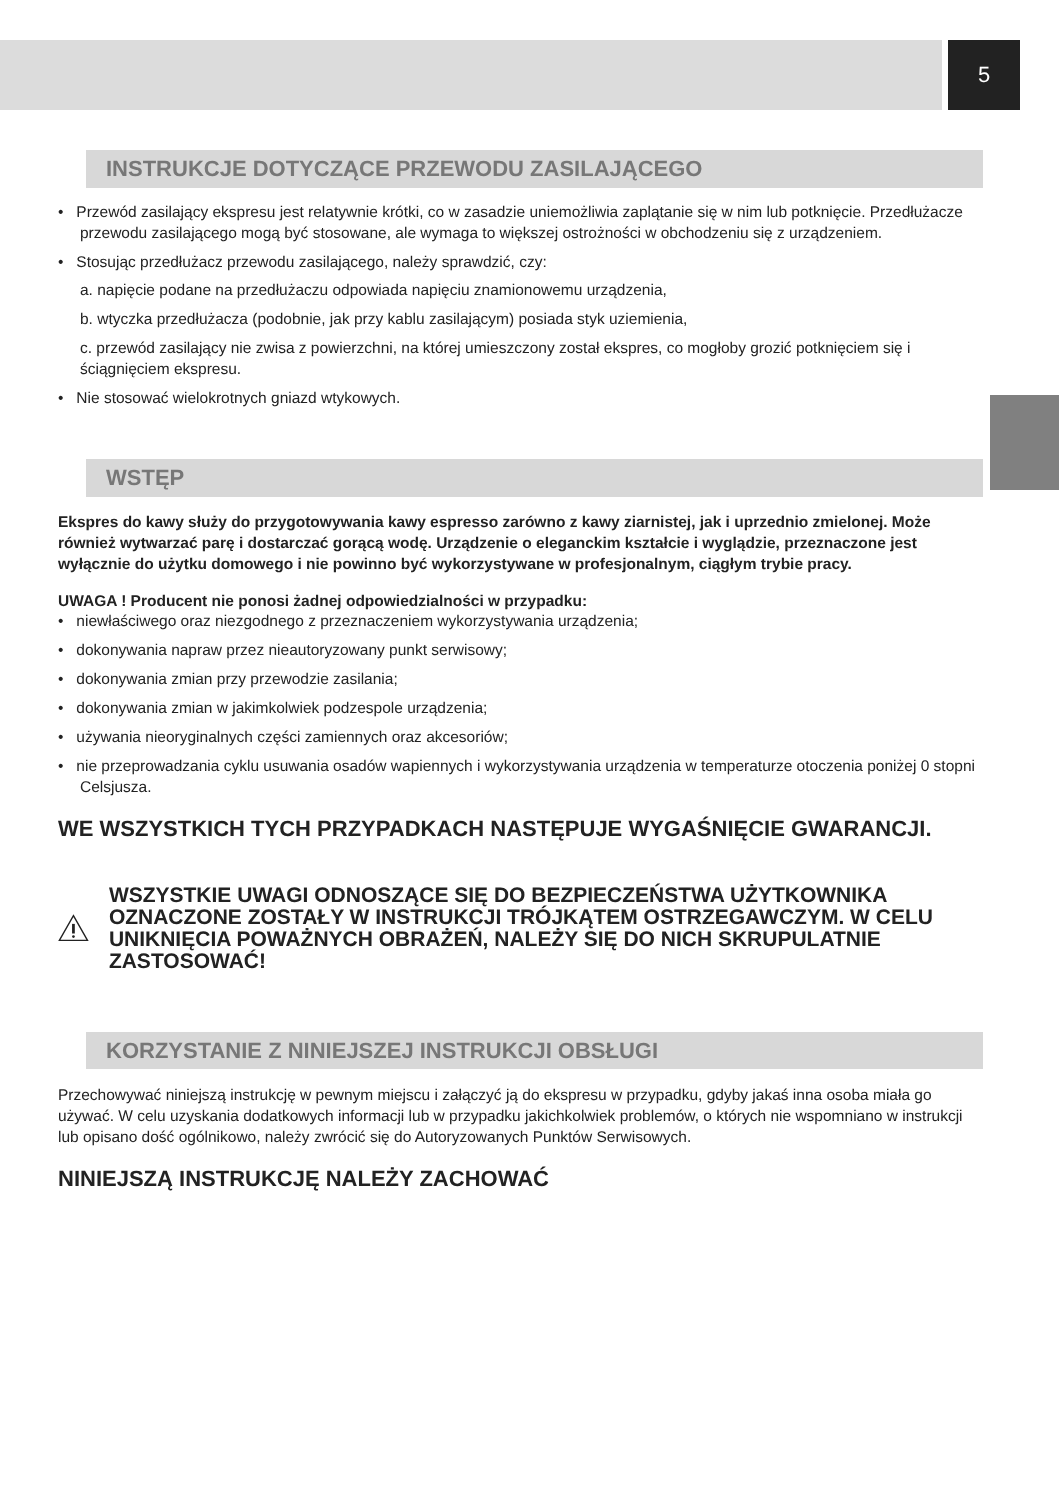5
INSTRUKCJE DOTYCZĄCE PRZEWODU ZASILAJĄCEGO
• Przewód zasilający ekspresu jest relatywnie krótki, co w zasadzie uniemożliwia zaplątanie się w nim lub potknięcie. Przedłużacze przewodu zasilającego mogą być stosowane, ale wymaga to większej ostrożności w obchodzeniu się z urządzeniem.
• Stosując przedłużacz przewodu zasilającego, należy sprawdzić, czy:
a. napięcie podane na przedłużaczu odpowiada napięciu znamionowemu urządzenia,
b. wtyczka przedłużacza (podobnie, jak przy kablu zasilającym) posiada styk uziemienia,
c. przewód zasilający nie zwisa z powierzchni, na której umieszczony został ekspres, co mogłoby grozić potknięciem się i ściągnięciem ekspresu.
• Nie stosować wielokrotnych gniazd wtykowych.
WSTĘP
Ekspres do kawy służy do przygotowywania kawy espresso zarówno z kawy ziarnistej, jak i uprzednio zmielonej. Może również wytwarzać parę i dostarczać gorącą wodę. Urządzenie o eleganckim kształcie i wyglądzie, przeznaczone jest wyłącznie do użytku domowego i nie powinno być wykorzystywane w profesjonalnym, ciągłym trybie pracy.
UWAGA ! Producent nie ponosi żadnej odpowiedzialności w przypadku:
• niewłaściwego oraz niezgodnego z przeznaczeniem wykorzystywania urządzenia;
• dokonywania napraw przez nieautoryzowany punkt serwisowy;
• dokonywania zmian przy przewodzie zasilania;
• dokonywania zmian w jakimkolwiek podzespole urządzenia;
• używania nieoryginalnych części zamiennych oraz akcesoriów;
• nie przeprowadzania cyklu usuwania osadów wapiennych i wykorzystywania urządzenia w temperaturze otoczenia poniżej 0 stopni Celsjusza.
WE WSZYSTKICH TYCH PRZYPADKACH NASTĘPUJE WYGAŚNIĘCIE GWARANCJI.
WSZYSTKIE UWAGI ODNOSZĄCE SIĘ DO BEZPIECZEŃSTWA UŻYTKOWNIKA OZNACZONE ZOSTAŁY W INSTRUKCJI TRÓJKĄTEM OSTRZEGAWCZYM. W CELU UNIKNIĘCIA POWAŻNYCH OBRAŻEŃ, NALEŻY SIĘ DO NICH SKRUPULATNIE ZASTOSOWAĆ!
KORZYSTANIE Z NINIEJSZEJ INSTRUKCJI OBSŁUGI
Przechowywać niniejszą instrukcję w pewnym miejscu i załączyć ją do ekspresu w przypadku, gdyby jakaś inna osoba miała go używać. W celu uzyskania dodatkowych informacji lub w przypadku jakichkolwiek problemów, o których nie wspomniano w instrukcji lub opisano dość ogólnikowo, należy zwrócić się do Autoryzowanych Punktów Serwisowych.
NINIEJSZĄ INSTRUKCJĘ NALEŻY ZACHOWAĆ